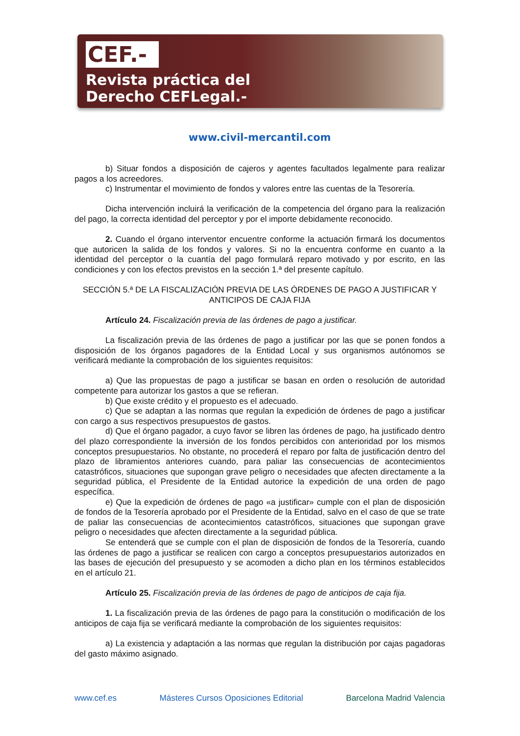CEF.-
Revista práctica del
Derecho CEFLegal.-
www.civil-mercantil.com
b) Situar fondos a disposición de cajeros y agentes facultados legalmente para realizar pagos a los acreedores.
c) Instrumentar el movimiento de fondos y valores entre las cuentas de la Tesorería.
Dicha intervención incluirá la verificación de la competencia del órgano para la realización del pago, la correcta identidad del perceptor y por el importe debidamente reconocido.
2. Cuando el órgano interventor encuentre conforme la actuación firmará los documentos que autoricen la salida de los fondos y valores. Si no la encuentra conforme en cuanto a la identidad del perceptor o la cuantía del pago formulará reparo motivado y por escrito, en las condiciones y con los efectos previstos en la sección 1.ª del presente capítulo.
SECCIÓN 5.ª DE LA FISCALIZACIÓN PREVIA DE LAS ÓRDENES DE PAGO A JUSTIFICAR Y ANTICIPOS DE CAJA FIJA
Artículo 24. Fiscalización previa de las órdenes de pago a justificar.
La fiscalización previa de las órdenes de pago a justificar por las que se ponen fondos a disposición de los órganos pagadores de la Entidad Local y sus organismos autónomos se verificará mediante la comprobación de los siguientes requisitos:
a) Que las propuestas de pago a justificar se basan en orden o resolución de autoridad competente para autorizar los gastos a que se refieran.
b) Que existe crédito y el propuesto es el adecuado.
c) Que se adaptan a las normas que regulan la expedición de órdenes de pago a justificar con cargo a sus respectivos presupuestos de gastos.
d) Que el órgano pagador, a cuyo favor se libren las órdenes de pago, ha justificado dentro del plazo correspondiente la inversión de los fondos percibidos con anterioridad por los mismos conceptos presupuestarios. No obstante, no procederá el reparo por falta de justificación dentro del plazo de libramientos anteriores cuando, para paliar las consecuencias de acontecimientos catastróficos, situaciones que supongan grave peligro o necesidades que afecten directamente a la seguridad pública, el Presidente de la Entidad autorice la expedición de una orden de pago específica.
e) Que la expedición de órdenes de pago «a justificar» cumple con el plan de disposición de fondos de la Tesorería aprobado por el Presidente de la Entidad, salvo en el caso de que se trate de paliar las consecuencias de acontecimientos catastróficos, situaciones que supongan grave peligro o necesidades que afecten directamente a la seguridad pública.
Se entenderá que se cumple con el plan de disposición de fondos de la Tesorería, cuando las órdenes de pago a justificar se realicen con cargo a conceptos presupuestarios autorizados en las bases de ejecución del presupuesto y se acomoden a dicho plan en los términos establecidos en el artículo 21.
Artículo 25. Fiscalización previa de las órdenes de pago de anticipos de caja fija.
1. La fiscalización previa de las órdenes de pago para la constitución o modificación de los anticipos de caja fija se verificará mediante la comprobación de los siguientes requisitos:
a) La existencia y adaptación a las normas que regulan la distribución por cajas pagadoras del gasto máximo asignado.
www.cef.es Másteres Cursos Oposiciones Editorial Barcelona Madrid Valencia